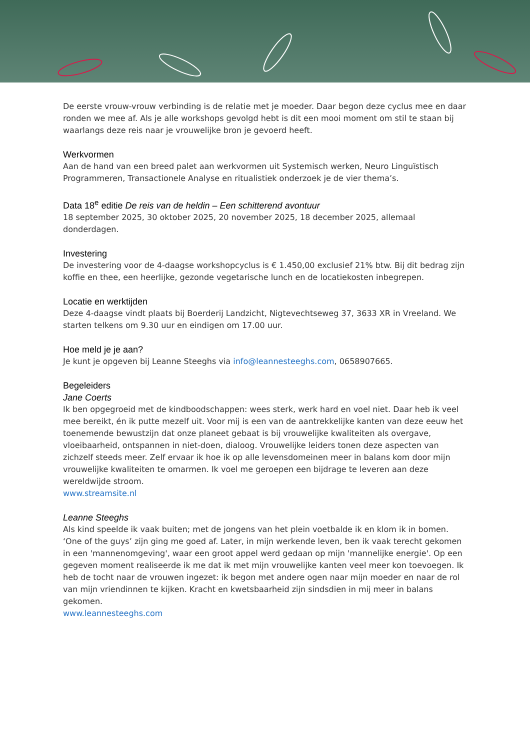De eerste vrouw-vrouw verbinding is de relatie met je moeder. Daar begon deze cyclus mee en daar ronden we mee af. Als je alle workshops gevolgd hebt is dit een mooi moment om stil te staan bij waarlangs deze reis naar je vrouwelijke bron je gevoerd heeft.
Werkvormen
Aan de hand van een breed palet aan werkvormen uit Systemisch werken, Neuro Linguïstisch Programmeren, Transactionele Analyse en ritualistiek onderzoek je de vier thema’s.
Data 18<sup>e</sup> editie De reis van de heldin – Een schitterend avontuur
18 september 2025, 30 oktober 2025, 20 november 2025, 18 december 2025, allemaal donderdagen.
Investering
De investering voor de 4-daagse workshopcyclus is € 1.450,00 exclusief 21% btw. Bij dit bedrag zijn koffie en thee, een heerlijke, gezonde vegetarische lunch en de locatiekosten inbegrepen.
Locatie en werktijden
Deze 4-daagse vindt plaats bij Boerderij Landzicht, Nigtevechtseweg 37, 3633 XR in Vreeland. We starten telkens om 9.30 uur en eindigen om 17.00 uur.
Hoe meld je je aan?
Je kunt je opgeven bij Leanne Steeghs via info@leannesteeghs.com, 0658907665.
Begeleiders
Jane Coerts
Ik ben opgegroeid met de kindboodschappen: wees sterk, werk hard en voel niet. Daar heb ik veel mee bereikt, én ik putte mezelf uit. Voor mij is een van de aantrekkelijke kanten van deze eeuw het toenemende bewustzijn dat onze planeet gebaat is bij vrouwelijke kwaliteiten als overgave, vloeibaarheid, ontspannen in niet-doen, dialoog. Vrouwelijke leiders tonen deze aspecten van zichzelf steeds meer. Zelf ervaar ik hoe ik op alle levensdomeinen meer in balans kom door mijn vrouwelijke kwaliteiten te omarmen. Ik voel me geroepen een bijdrage te leveren aan deze wereldwijde stroom.
www.streamsite.nl
Leanne Steeghs
Als kind speelde ik vaak buiten; met de jongens van het plein voetbalde ik en klom ik in bomen. ‘One of the guys’ zijn ging me goed af. Later, in mijn werkende leven, ben ik vaak terecht gekomen in een 'mannenomgeving', waar een groot appel werd gedaan op mijn 'mannelijke energie'. Op een gegeven moment realiseerde ik me dat ik met mijn vrouwelijke kanten veel meer kon toevoegen. Ik heb de tocht naar de vrouwen ingezet: ik begon met andere ogen naar mijn moeder en naar de rol van mijn vriendinnen te kijken. Kracht en kwetsbaarheid zijn sindsdien in mij meer in balans gekomen.
www.leannesteeghs.com